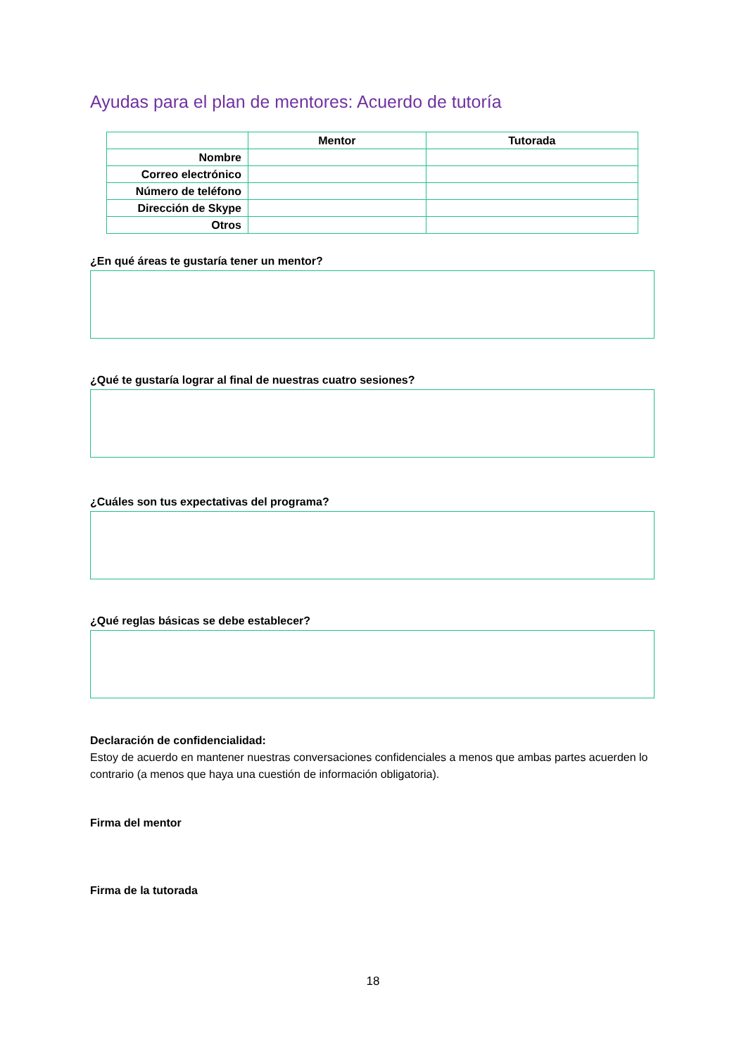Ayudas para el plan de mentores: Acuerdo de tutoría
| | Mentor | Tutorada |
| --- | --- | --- |
| Nombre | | |
| Correo electrónico | | |
| Número de teléfono | | |
| Dirección de Skype | | |
| Otros | | |
¿En qué áreas te gustaría tener un mentor?
¿Qué te gustaría lograr al final de nuestras cuatro sesiones?
¿Cuáles son tus expectativas del programa?
¿Qué reglas básicas se debe establecer?
Declaración de confidencialidad:
Estoy de acuerdo en mantener nuestras conversaciones confidenciales a menos que ambas partes acuerden lo contrario (a menos que haya una cuestión de información obligatoria).
Firma del mentor
Firma de la tutorada
18